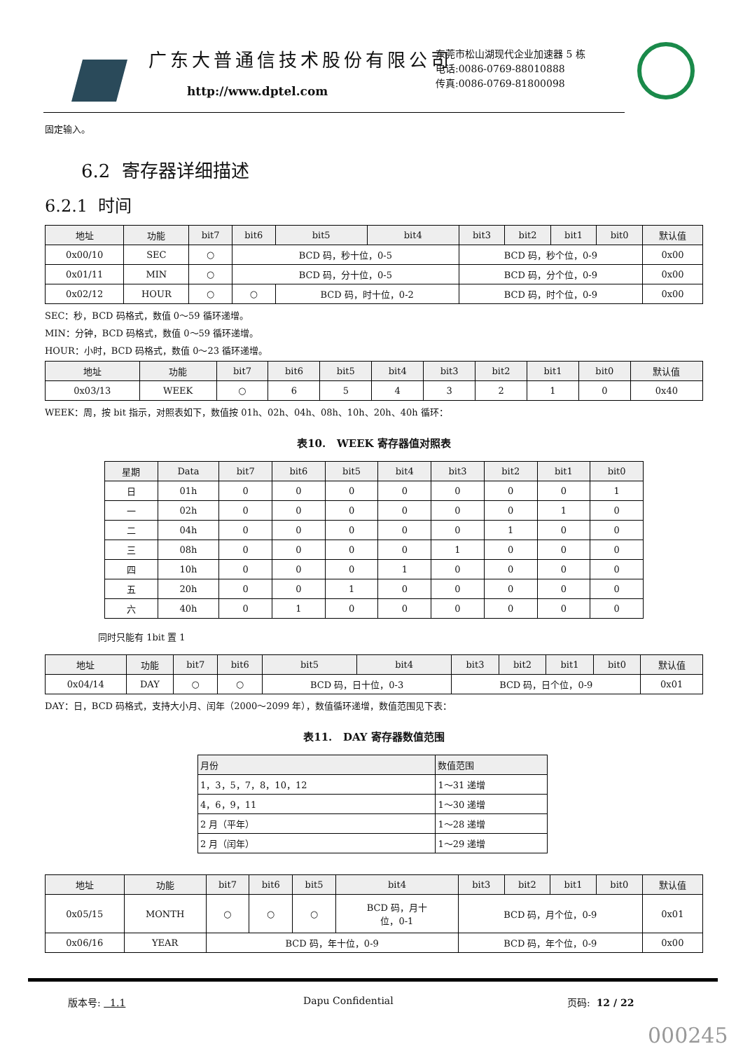广东大普通信技术股份有限公司
http://www.dptel.com
东莞市松山湖现代企业加速器 5 栋
电话:0086-0769-88010888
传真:0086-0769-81800098
固定输入。
6.2 寄存器详细描述
6.2.1 时间
| 地址 | 功能 | bit7 | bit6 | bit5 | bit4 | bit3 | bit2 | bit1 | bit0 | 默认值 |
| --- | --- | --- | --- | --- | --- | --- | --- | --- | --- | --- |
| 0x00/10 | SEC | ○ | BCD 码，秒十位，0-5 | | | BCD 码，秒个位，0-9 | | | | 0x00 |
| 0x01/11 | MIN | ○ | BCD 码，分十位，0-5 | | | BCD 码，分个位，0-9 | | | | 0x00 |
| 0x02/12 | HOUR | ○ | ○ | BCD 码，时十位，0-2 | | BCD 码，时个位，0-9 | | | | 0x00 |
SEC：秒，BCD 码格式，数值 0～59 循环递增。
MIN：分钟，BCD 码格式，数值 0～59 循环递增。
HOUR：小时，BCD 码格式，数值 0～23 循环递增。
| 地址 | 功能 | bit7 | bit6 | bit5 | bit4 | bit3 | bit2 | bit1 | bit0 | 默认值 |
| --- | --- | --- | --- | --- | --- | --- | --- | --- | --- | --- |
| 0x03/13 | WEEK | ○ | 6 | 5 | 4 | 3 | 2 | 1 | 0 | 0x40 |
WEEK：周，按 bit 指示，对照表如下，数值按 01h、02h、04h、08h、10h、20h、40h 循环：
表10. WEEK 寄存器值对照表
| 星期 | Data | bit7 | bit6 | bit5 | bit4 | bit3 | bit2 | bit1 | bit0 |
| --- | --- | --- | --- | --- | --- | --- | --- | --- | --- |
| 日 | 01h | 0 | 0 | 0 | 0 | 0 | 0 | 0 | 1 |
| 一 | 02h | 0 | 0 | 0 | 0 | 0 | 0 | 1 | 0 |
| 二 | 04h | 0 | 0 | 0 | 0 | 0 | 1 | 0 | 0 |
| 三 | 08h | 0 | 0 | 0 | 0 | 1 | 0 | 0 | 0 |
| 四 | 10h | 0 | 0 | 0 | 1 | 0 | 0 | 0 | 0 |
| 五 | 20h | 0 | 0 | 1 | 0 | 0 | 0 | 0 | 0 |
| 六 | 40h | 0 | 1 | 0 | 0 | 0 | 0 | 0 | 0 |
同时只能有 1bit 置 1
| 地址 | 功能 | bit7 | bit6 | bit5 | bit4 | bit3 | bit2 | bit1 | bit0 | 默认值 |
| --- | --- | --- | --- | --- | --- | --- | --- | --- | --- | --- |
| 0x04/14 | DAY | ○ | ○ | BCD 码，日十位，0-3 | | BCD 码，日个位，0-9 | | | | 0x01 |
DAY：日，BCD 码格式，支持大小月、闰年（2000～2099 年），数值循环递增，数值范围见下表：
表11. DAY 寄存器数值范围
| 月份 | 数值范围 |
| --- | --- |
| 1，3，5，7，8，10，12 | 1～31 递增 |
| 4，6，9，11 | 1～30 递增 |
| 2 月（平年） | 1～28 递增 |
| 2 月（闰年） | 1～29 递增 |
| 地址 | 功能 | bit7 | bit6 | bit5 | bit4 | bit3 | bit2 | bit1 | bit0 | 默认值 |
| --- | --- | --- | --- | --- | --- | --- | --- | --- | --- | --- |
| 0x05/15 | MONTH | ○ | ○ | ○ | BCD 码，月十 位，0-1 | BCD 码，月个位，0-9 | | | | 0x01 |
| 0x06/16 | YEAR | BCD 码，年十位，0-9 | | | | BCD 码，年个位，0-9 | | | | 0x00 |
版本号: 1.1 Dapu Confidential 页码: 12 / 22
000245